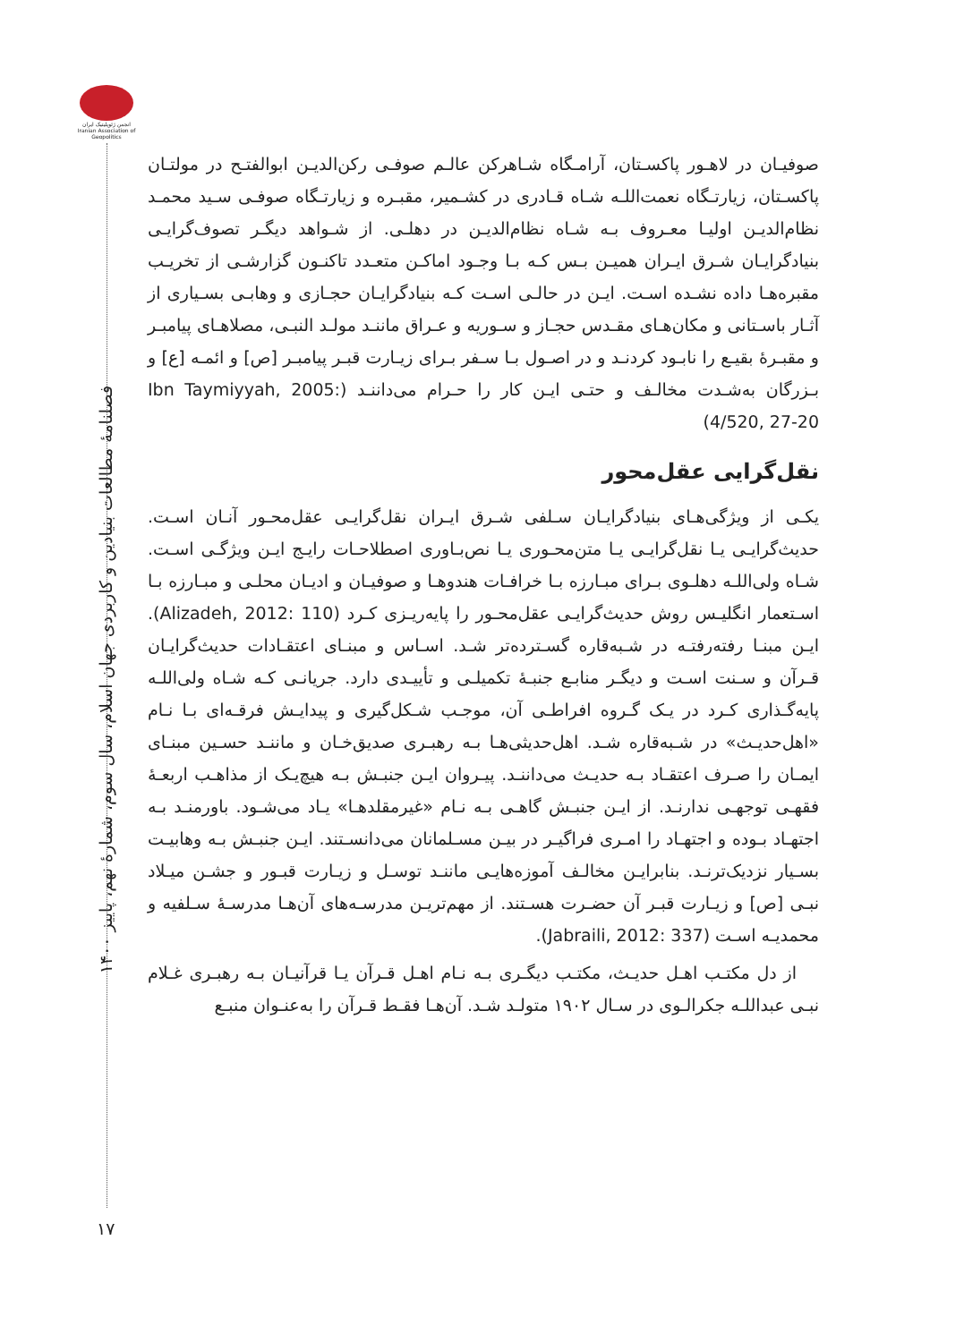انجمن ژئوپلیتیک ایران Iranian Association of Geopolitics
فصلنامهٔ مطالعات بنیادین و کاربردی جهان اسلام، سال سوم، شمارهٔ نهم، پاییز ۱۴۰۰
صوفیـان در لاهـور پاکسـتان، آرامـگاه شـاهرکن عالـم صوفـی رکن‌الدیـن ابوالفتـح در مولتـان پاکسـتان، زیارتـگاه نعمت‌اللـه شـاه قـادری در کشـمیر، مقبـره و زیارتـگاه صوفـی سـید محمـد نظام‌الدیـن اولیـا معـروف بـه شـاه نظام‌الدیـن در دهلـی. از شـواهد دیگـر تصوف‌گرایـی بنیادگرایـان شـرق ایـران همیـن بـس کـه بـا وجـود اماکـن متعـدد تاکنـون گزارشـی از تخریـب مقبره‌هـا داده نشـده اسـت. ایـن در حالـی اسـت کـه بنیادگرایـان حجـازی و وهابـی بسـیاری از آثـار باسـتانی و مکان‌هـای مقـدس حجـاز و سـوریه و عـراق ماننـد مولـد النبـی، مصلاهـای پیامبـر و مقبـرهٔ بقیـع را نابـود کردنـد و در اصـول بـا سـفر بـرای زیـارت قبـر پیامبـر [ص] و ائمـه [ع] و بـزرگان به‌شـدت مخالـف و حتـی ایـن کار را حـرام می‌داننـد (Ibn Taymiyyah, 2005: 4/520, 27-20)
نقل‌گرایی عقل‌محور
یکـی از ویژگی‌هـای بنیادگرایـان سـلفی شـرق ایـران نقل‌گرایـی عقل‌محـور آنـان اسـت. حدیث‌گرایـی یـا نقل‌گرایـی یـا متن‌محـوری یـا نص‌بـاوری اصطلاحـات رایـج ایـن ویژگـی اسـت. شـاه ولی‌اللـه دهلـوی بـرای مبـارزه بـا خرافـات هندوهـا و صوفیـان و ادیـان محلـی و مبـارزه بـا اسـتعمار انگلیـس روش حدیث‌گرایـی عقل‌محـور را پایه‌ریـزی کـرد (Alizadeh, 2012: 110). ایـن مبنـا رفته‌رفتـه در شـبه‌قاره گسـترده‌تر شـد. اسـاس و مبنـای اعتقـادات حدیث‌گرایـان قـرآن و سـنت اسـت و دیگـر منابـع جنبـهٔ تکمیلـی و تأییـدی دارد. جریانـی کـه شـاه ولی‌اللـه پایه‌گـذاری کـرد در یـک گـروه افراطـی آن، موجـب شـکل‌گیری و پیدایـش فرقـه‌ای بـا نـام «اهل‌حدیـث» در شـبه‌قاره شـد. اهل‌حدیثی‌هـا بـه رهبـری صدیق‌خـان و ماننـد حسـین مبنـای ایمـان را صـرف اعتقـاد بـه حدیـث می‌داننـد. پیـروان ایـن جنبـش بـه هیچ‌یـک از مذاهـب اربعـهٔ فقهـی توجهـی ندارنـد. از ایـن جنبـش گاهـی بـه نـام «غیرمقلدهـا» یـاد می‌شـود. باورمنـد بـه اجتهـاد بـوده و اجتهـاد را امـری فراگیـر در بیـن مسـلمانان می‌دانسـتند. ایـن جنبـش بـه وهابیـت بسـیار نزدیک‌ترنـد. بنابرایـن مخالـف آموزه‌هایـی ماننـد توسـل و زیـارت قبـور و جشـن میـلاد نبـی [ص] و زیـارت قبـر آن حضـرت هسـتند. از مهم‌تریـن مدرسـه‌های آن‌هـا مدرسـهٔ سـلفیه و محمدیـه اسـت (Jabraili, 2012: 337).
از دل مکتـب اهـل حدیـث، مکتـب دیگـری بـه نـام اهـل قـرآن یـا قرآنیـان بـه رهبـری غـلام نبـی عبداللـه جکرالـوی در سـال ۱۹۰۲ متولـد شـد. آن‌هـا فقـط قـرآن را به‌عنـوان منبـع
۱۷